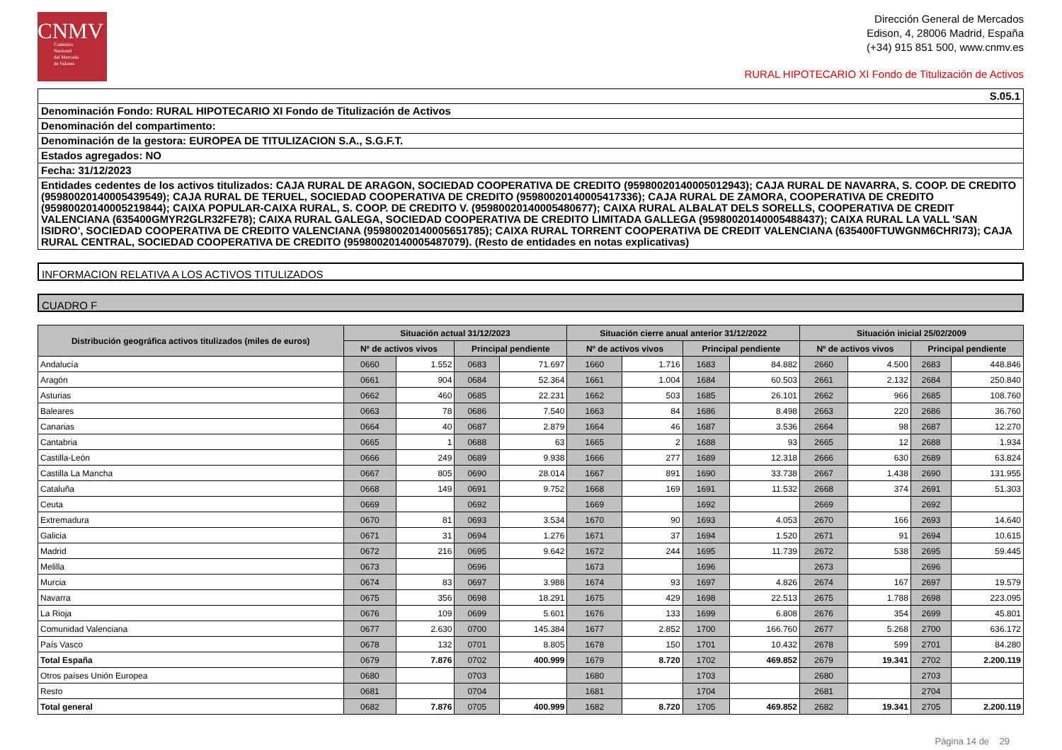CNMV
Comisión
Nacional
del Mercado
de Valores
Dirección General de Mercados
Edison, 4, 28006 Madrid, España
(+34) 915 851 500, www.cnmv.es
RURAL HIPOTECARIO XI Fondo de Titulización de Activos
S.05.1
Denominación Fondo: RURAL HIPOTECARIO XI Fondo de Titulización de Activos
Denominación del compartimento:
Denominación de la gestora: EUROPEA DE TITULIZACION S.A., S.G.F.T.
Estados agregados: NO
Fecha: 31/12/2023
Entidades cedentes de los activos titulizados: CAJA RURAL DE ARAGON, SOCIEDAD COOPERATIVA DE CREDITO (95980020140005012943); CAJA RURAL DE NAVARRA, S. COOP. DE CREDITO (95980020140005439549); CAJA RURAL DE TERUEL, SOCIEDAD COOPERATIVA DE CREDITO (95980020140005417336); CAJA RURAL DE ZAMORA, COOPERATIVA DE CREDITO (95980020140005219844); CAIXA POPULAR-CAIXA RURAL, S. COOP. DE CREDITO V. (95980020140005480677); CAIXA RURAL ALBALAT DELS SORELLS, COOPERATIVA DE CREDIT VALENCIANA (635400GMYR2GLR32FE78); CAIXA RURAL GALEGA, SOCIEDAD COOPERATIVA DE CREDITO LIMITADA GALLEGA (95980020140005488437); CAIXA RURAL LA VALL 'SAN ISIDRO', SOCIEDAD COOPERATIVA DE CREDITO VALENCIANA (95980020140005651785); CAIXA RURAL TORRENT COOPERATIVA DE CREDIT VALENCIANA (635400FTUWGNM6CHRI73); CAJA RURAL CENTRAL, SOCIEDAD COOPERATIVA DE CREDITO (95980020140005487079). (Resto de entidades en notas explicativas)
INFORMACION RELATIVA A LOS ACTIVOS TITULIZADOS
CUADRO F
| Distribución geográfica activos titulizados (miles de euros) | Situación actual 31/12/2023 | | | | Situación cierre anual anterior 31/12/2022 | | | | Situación inicial 25/02/2009 | | | |
| --- | --- | --- | --- | --- | --- | --- | --- | --- | --- | --- | --- | --- |
| | Nº de activos vivos | | Principal pendiente | | Nº de activos vivos | | Principal pendiente | | Nº de activos vivos | | Principal pendiente | |
| Andalucía | 0660 | 1.552 | 0683 | 71.697 | 1660 | 1.716 | 1683 | 84.882 | 2660 | 4.500 | 2683 | 448.846 |
| Aragón | 0661 | 904 | 0684 | 52.364 | 1661 | 1.004 | 1684 | 60.503 | 2661 | 2.132 | 2684 | 250.840 |
| Asturias | 0662 | 460 | 0685 | 22.231 | 1662 | 503 | 1685 | 26.101 | 2662 | 966 | 2685 | 108.760 |
| Baleares | 0663 | 78 | 0686 | 7.540 | 1663 | 84 | 1686 | 8.498 | 2663 | 220 | 2686 | 36.760 |
| Canarias | 0664 | 40 | 0687 | 2.879 | 1664 | 46 | 1687 | 3.536 | 2664 | 98 | 2687 | 12.270 |
| Cantabria | 0665 | 1 | 0688 | 63 | 1665 | 2 | 1688 | 93 | 2665 | 12 | 2688 | 1.934 |
| Castilla-León | 0666 | 249 | 0689 | 9.938 | 1666 | 277 | 1689 | 12.318 | 2666 | 630 | 2689 | 63.824 |
| Castilla La Mancha | 0667 | 805 | 0690 | 28.014 | 1667 | 891 | 1690 | 33.738 | 2667 | 1.438 | 2690 | 131.955 |
| Cataluña | 0668 | 149 | 0691 | 9.752 | 1668 | 169 | 1691 | 11.532 | 2668 | 374 | 2691 | 51.303 |
| Ceuta | 0669 | | 0692 | | 1669 | | 1692 | | 2669 | | 2692 | |
| Extremadura | 0670 | 81 | 0693 | 3.534 | 1670 | 90 | 1693 | 4.053 | 2670 | 166 | 2693 | 14.640 |
| Galicia | 0671 | 31 | 0694 | 1.276 | 1671 | 37 | 1694 | 1.520 | 2671 | 91 | 2694 | 10.615 |
| Madrid | 0672 | 216 | 0695 | 9.642 | 1672 | 244 | 1695 | 11.739 | 2672 | 538 | 2695 | 59.445 |
| Melilla | 0673 | | 0696 | | 1673 | | 1696 | | 2673 | | 2696 | |
| Murcia | 0674 | 83 | 0697 | 3.988 | 1674 | 93 | 1697 | 4.826 | 2674 | 167 | 2697 | 19.579 |
| Navarra | 0675 | 356 | 0698 | 18.291 | 1675 | 429 | 1698 | 22.513 | 2675 | 1.788 | 2698 | 223.095 |
| La Rioja | 0676 | 109 | 0699 | 5.601 | 1676 | 133 | 1699 | 6.808 | 2676 | 354 | 2699 | 45.801 |
| Comunidad Valenciana | 0677 | 2.630 | 0700 | 145.384 | 1677 | 2.852 | 1700 | 166.760 | 2677 | 5.268 | 2700 | 636.172 |
| País Vasco | 0678 | 132 | 0701 | 8.805 | 1678 | 150 | 1701 | 10.432 | 2678 | 599 | 2701 | 84.280 |
| Total España | 0679 | 7.876 | 0702 | 400.999 | 1679 | 8.720 | 1702 | 469.852 | 2679 | 19.341 | 2702 | 2.200.119 |
| Otros países Unión Europea | 0680 | | 0703 | | 1680 | | 1703 | | 2680 | | 2703 | |
| Resto | 0681 | | 0704 | | 1681 | | 1704 | | 2681 | | 2704 | |
| Total general | 0682 | 7.876 | 0705 | 400.999 | 1682 | 8.720 | 1705 | 469.852 | 2682 | 19.341 | 2705 | 2.200.119 |
Página 14 de 29